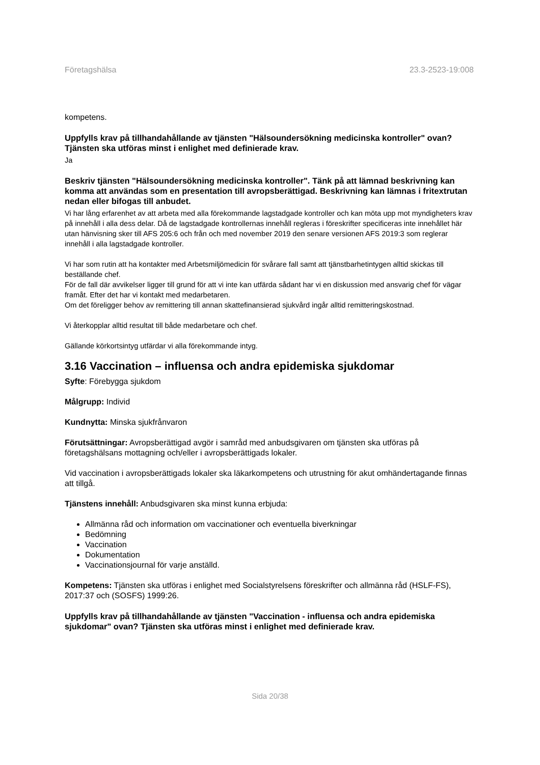Företagshälsa 23.3-2523-19:008
kompetens.
Uppfylls krav på tillhandahållande av tjänsten "Hälsoundersökning medicinska kontroller" ovan? Tjänsten ska utföras minst i enlighet med definierade krav.
Ja
Beskriv tjänsten "Hälsoundersökning medicinska kontroller". Tänk på att lämnad beskrivning kan komma att användas som en presentation till avropsberättigad. Beskrivning kan lämnas i fritextrutan nedan eller bifogas till anbudet.
Vi har lång erfarenhet av att arbeta med alla förekommande lagstadgade kontroller och kan möta upp mot myndigheters krav på innehåll i alla dess delar. Då de lagstadgade kontrollernas innehåll regleras i föreskrifter specificeras inte innehållet här utan hänvisning sker till AFS 205:6 och från och med november 2019 den senare versionen AFS 2019:3 som reglerar innehåll i alla lagstadgade kontroller.
Vi har som rutin att ha kontakter med Arbetsmiljömedicin för svårare fall samt att tjänstbarhetintygen alltid skickas till beställande chef.
För de fall där avvikelser ligger till grund för att vi inte kan utfärda sådant har vi en diskussion med ansvarig chef för vägar framåt. Efter det har vi kontakt med medarbetaren.
Om det föreligger behov av remittering till annan skattefinansierad sjukvård ingår alltid remitteringskostnad.
Vi återkopplar alltid resultat till både medarbetare och chef.
Gällande körkortsintyg utfärdar vi alla förekommande intyg.
3.16 Vaccination – influensa och andra epidemiska sjukdomar
Syfte: Förebygga sjukdom
Målgrupp: Individ
Kundnytta: Minska sjukfrånvaron
Förutsättningar: Avropsberättigad avgör i samråd med anbudsgivaren om tjänsten ska utföras på företagshälsans mottagning och/eller i avropsberättigads lokaler.
Vid vaccination i avropsberättigads lokaler ska läkarkompetens och utrustning för akut omhändertagande finnas att tillgå.
Tjänstens innehåll: Anbudsgivaren ska minst kunna erbjuda:
Allmänna råd och information om vaccinationer och eventuella biverkningar
Bedömning
Vaccination
Dokumentation
Vaccinationsjournal för varje anställd.
Kompetens: Tjänsten ska utföras i enlighet med Socialstyrelsens föreskrifter och allmänna råd (HSLF-FS), 2017:37 och (SOSFS) 1999:26.
Uppfylls krav på tillhandahållande av tjänsten "Vaccination - influensa och andra epidemiska sjukdomar" ovan? Tjänsten ska utföras minst i enlighet med definierade krav.
Sida 20/38